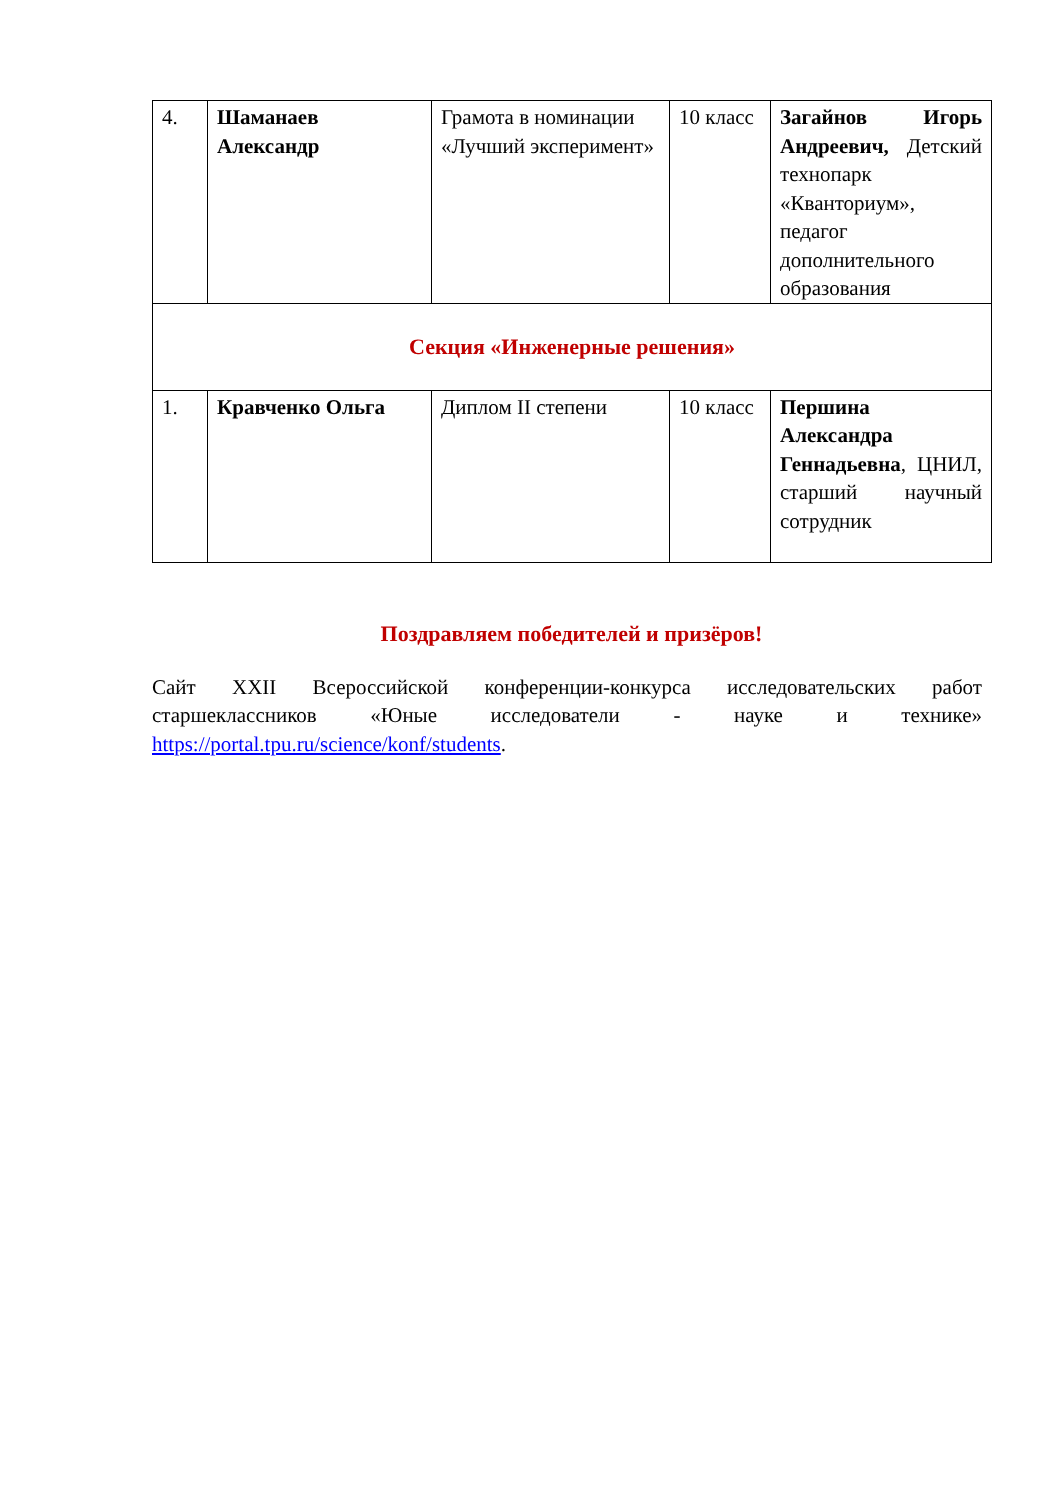| 4. | Шаманаев Александр | Грамота в номинации «Лучший эксперимент» | 10 класс | Загайнов Игорь Андреевич, Детский технопарк «Кванториум», педагог дополнительного образования |
| Секция «Инженерные решения» | | | | |
| 1. | Кравченко Ольга | Диплом II степени | 10 класс | Першина Александра Геннадьевна , ЦНИЛ, старший научный сотрудник |
Поздравляем победителей и призёров!
Сайт XXII Всероссийской конференции-конкурса исследовательских работ старшеклассников «Юные исследователи - науке и технике» https://portal.tpu.ru/science/konf/students.